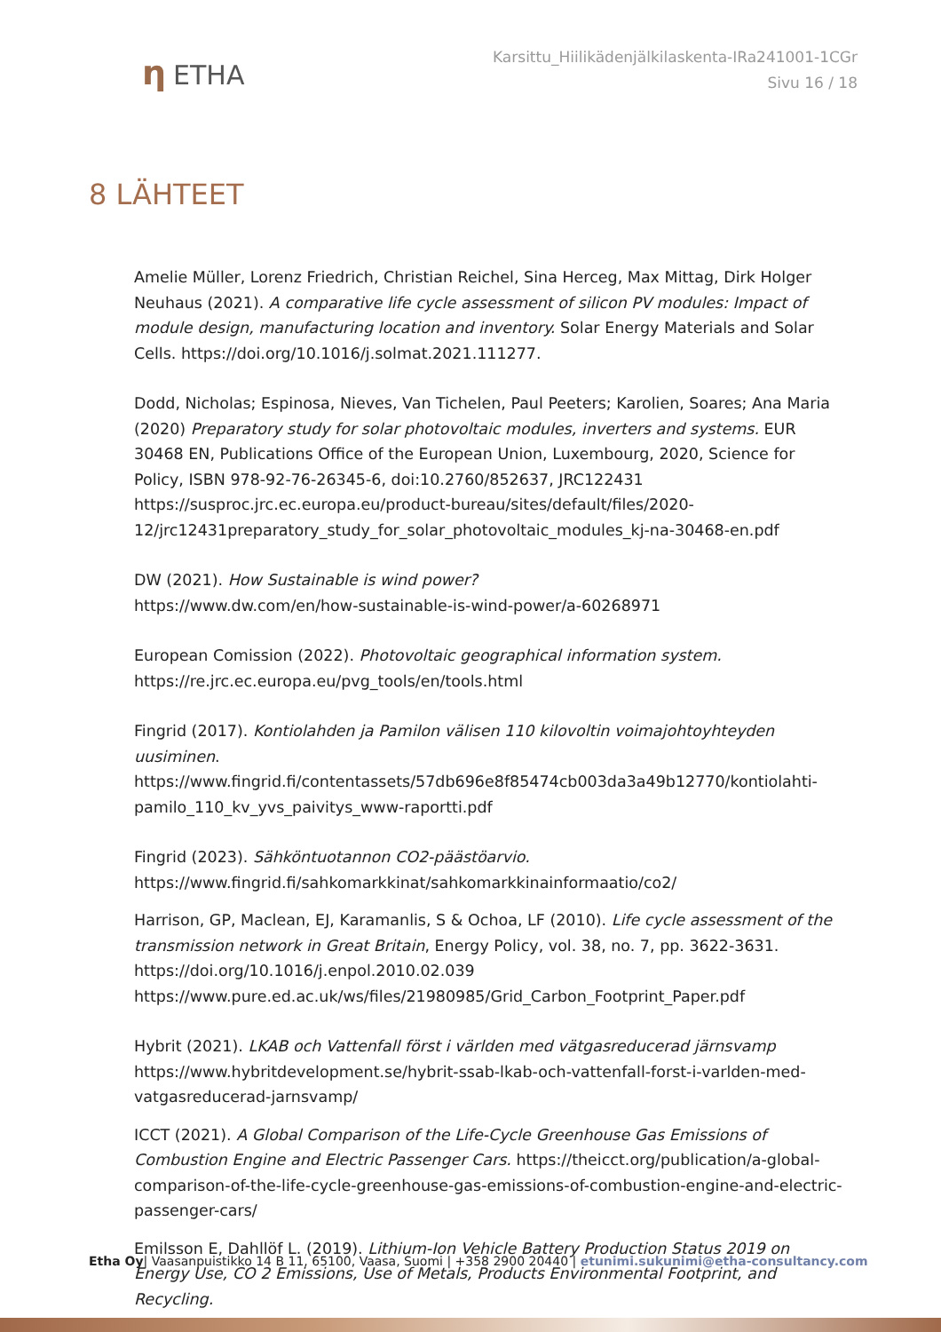η ETHA
Karsittu_Hiilikädenjälkilaskenta-IRa241001-1CGr
Sivu 16 / 18
8 LÄHTEET
Amelie Müller, Lorenz Friedrich, Christian Reichel, Sina Herceg, Max Mittag, Dirk Holger Neuhaus (2021). A comparative life cycle assessment of silicon PV modules: Impact of module design, manufacturing location and inventory. Solar Energy Materials and Solar Cells. https://doi.org/10.1016/j.solmat.2021.111277.
Dodd, Nicholas; Espinosa, Nieves, Van Tichelen, Paul Peeters; Karolien, Soares; Ana Maria (2020) Preparatory study for solar photovoltaic modules, inverters and systems. EUR 30468 EN, Publications Office of the European Union, Luxembourg, 2020, Science for Policy, ISBN 978-92-76-26345-6, doi:10.2760/852637, JRC122431 https://susproc.jrc.ec.europa.eu/product-bureau/sites/default/files/2020-12/jrc12431preparatory_study_for_solar_photovoltaic_modules_kj-na-30468-en.pdf
DW (2021). How Sustainable is wind power?
https://www.dw.com/en/how-sustainable-is-wind-power/a-60268971
European Comission (2022). Photovoltaic geographical information system.
https://re.jrc.ec.europa.eu/pvg_tools/en/tools.html
Fingrid (2017). Kontiolahden ja Pamilon välisen 110 kilovoltin voimajohtoyhteyden uusiminen. https://www.fingrid.fi/contentassets/57db696e8f85474cb003da3a49b12770/kontiolahti-pamilo_110_kv_yvs_paivitys_www-raportti.pdf
Fingrid (2023). Sähköntuotannon CO2-päästöarvio.
https://www.fingrid.fi/sahkomarkkinat/sahkomarkkinainformaatio/co2/
Harrison, GP, Maclean, EJ, Karamanlis, S & Ochoa, LF (2010). Life cycle assessment of the transmission network in Great Britain, Energy Policy, vol. 38, no. 7, pp. 3622-3631. https://doi.org/10.1016/j.enpol.2010.02.039
https://www.pure.ed.ac.uk/ws/files/21980985/Grid_Carbon_Footprint_Paper.pdf
Hybrit (2021). LKAB och Vattenfall först i världen med vätgasreducerad järnsvamp https://www.hybritdevelopment.se/hybrit-ssab-lkab-och-vattenfall-forst-i-varlden-med-vatgasreducerad-jarnsvamp/
ICCT (2021). A Global Comparison of the Life-Cycle Greenhouse Gas Emissions of Combustion Engine and Electric Passenger Cars. https://theicct.org/publication/a-global-comparison-of-the-life-cycle-greenhouse-gas-emissions-of-combustion-engine-and-electric-passenger-cars/
Emilsson E, Dahllöf L. (2019). Lithium-Ion Vehicle Battery Production Status 2019 on Energy Use, CO 2 Emissions, Use of Metals, Products Environmental Footprint, and Recycling.
Etha Oy| Vaasanpuistikko 14 B 11, 65100, Vaasa, Suomi | +358 2900 20440 | etunimi.sukunimi@etha-consultancy.com